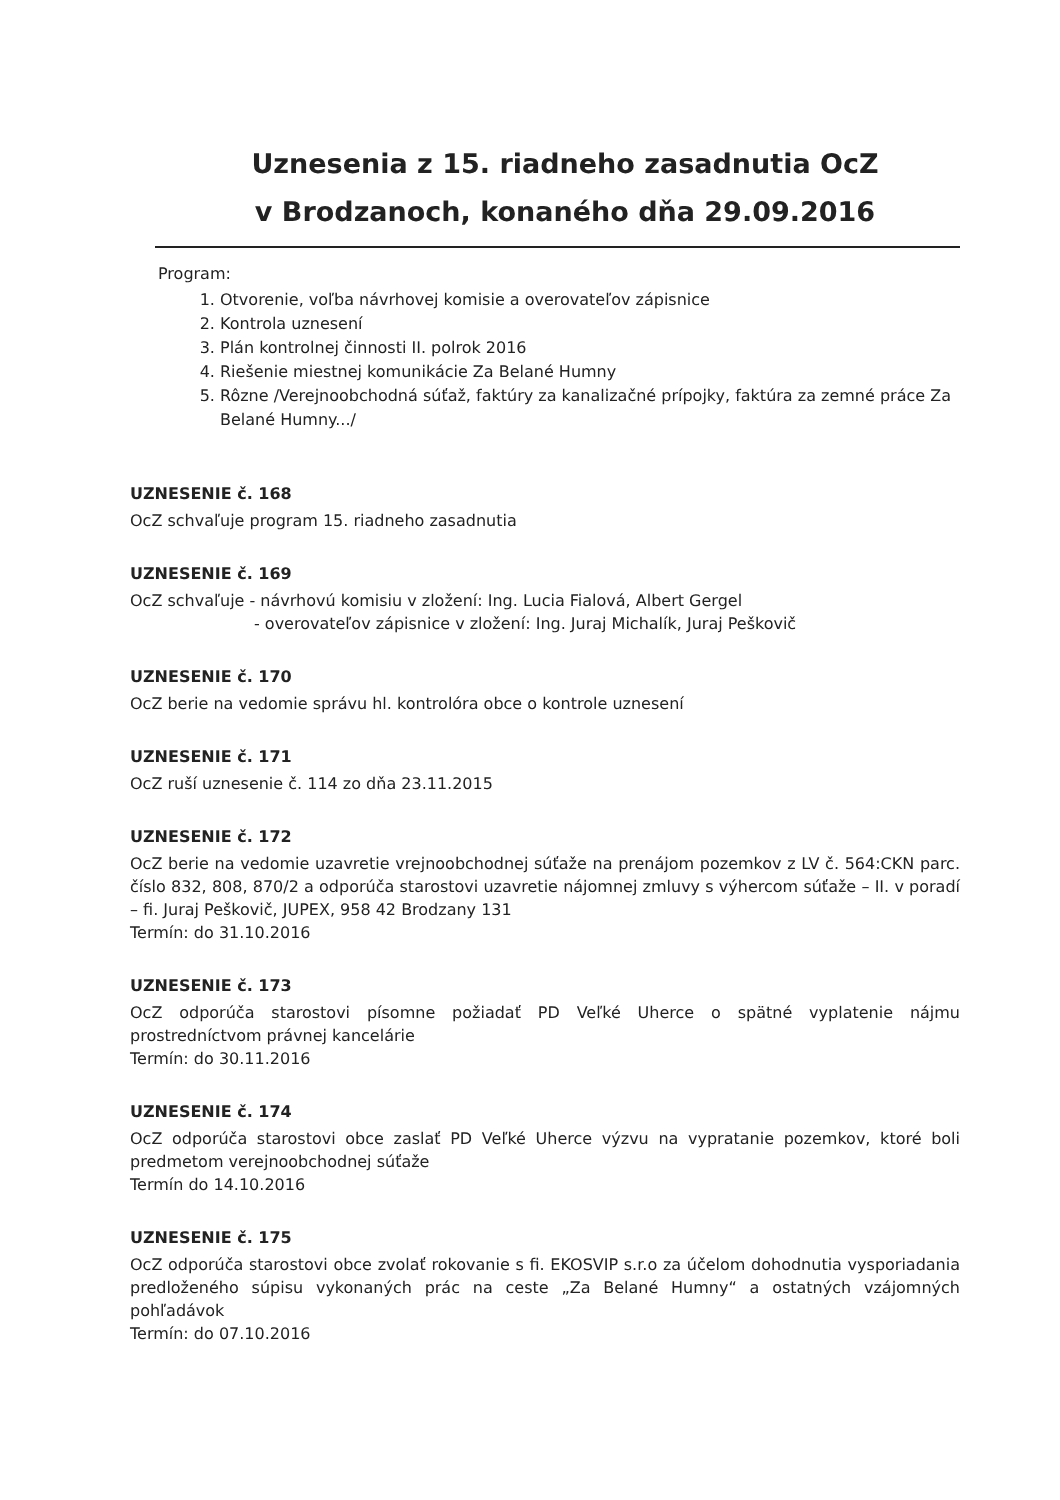Uznesenia z 15. riadneho zasadnutia OcZ
v Brodzanoch, konaného dňa 29.09.2016
Program:
1. Otvorenie, voľba návrhovej komisie a overovateľov zápisnice
2. Kontrola uznesení
3. Plán kontrolnej činnosti II. polrok 2016
4. Riešenie miestnej komunikácie Za Belané Humny
5. Rôzne /Verejnoobchodná súťaž, faktúry za kanalizačné prípojky, faktúra za zemné práce Za Belané Humny.../
UZNESENIE č. 168
OcZ schvaľuje program 15. riadneho zasadnutia
UZNESENIE č. 169
OcZ schvaľuje - návrhovú komisiu v zložení: Ing. Lucia Fialová, Albert Gergel
- overovateľov zápisnice v zložení: Ing. Juraj Michalík, Juraj Peškovič
UZNESENIE č. 170
OcZ berie na vedomie správu hl. kontrolóra obce o kontrole uznesení
UZNESENIE č. 171
OcZ ruší uznesenie č. 114 zo dňa 23.11.2015
UZNESENIE č. 172
OcZ berie na vedomie uzavretie vrejnoobchodnej súťaže na prenájom pozemkov z LV č. 564:CKN parc. číslo 832, 808, 870/2 a odporúča starostovi uzavretie nájomnej zmluvy s výhercom súťaže – II. v poradí – fi. Juraj Peškovič, JUPEX, 958 42 Brodzany 131
Termín: do 31.10.2016
UZNESENIE č. 173
OcZ odporúča starostovi písomne požiadať PD Veľké Uherce o spätné vyplatenie nájmu prostredníctvom právnej kancelárie
Termín: do 30.11.2016
UZNESENIE č. 174
OcZ odporúča starostovi obce zaslať PD Veľké Uherce výzvu na vypratanie pozemkov, ktoré boli predmetom verejnoobchodnej súťaže
Termín do 14.10.2016
UZNESENIE č. 175
OcZ odporúča starostovi obce zvolať rokovanie s fi. EKOSVIP s.r.o za účelom dohodnutia vysporiadania predloženého súpisu vykonaných prác na ceste „Za Belané Humny“ a ostatných vzájomných pohľadávok
Termín: do 07.10.2016